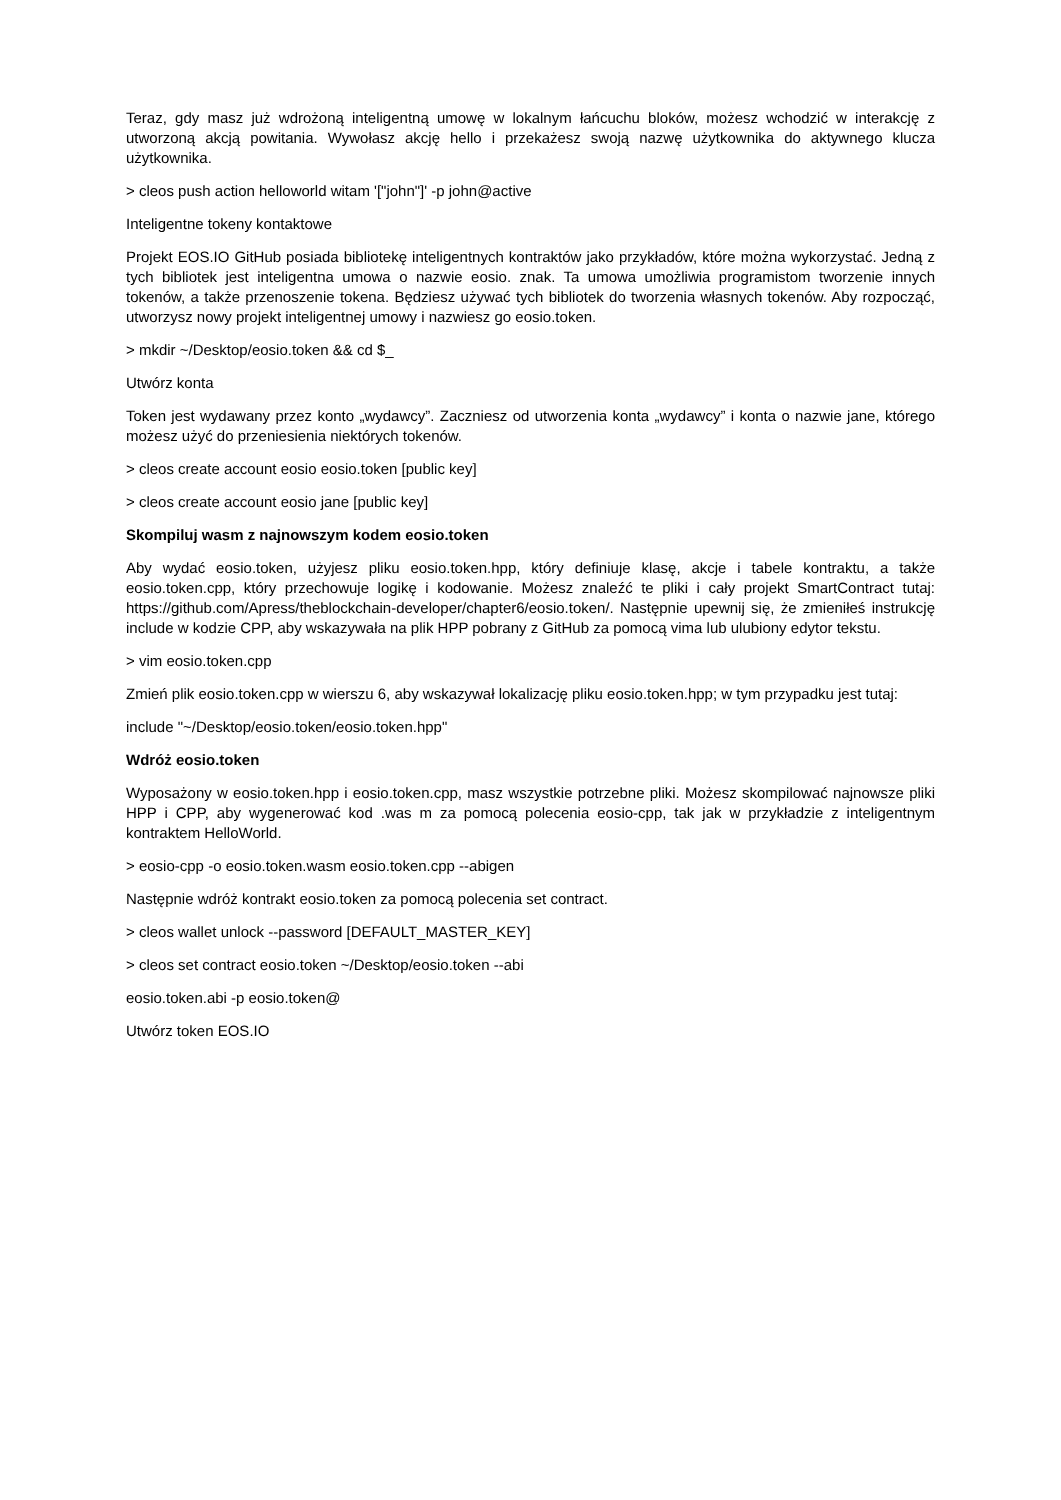Teraz, gdy masz już wdrożoną inteligentną umowę w lokalnym łańcuchu bloków, możesz wchodzić w interakcję z utworzoną akcją powitania. Wywołasz akcję hello i przekażesz swoją nazwę użytkownika do aktywnego klucza użytkownika.
> cleos push action helloworld witam '["john"]' -p john@active
Inteligentne tokeny kontaktowe
Projekt EOS.IO GitHub posiada bibliotekę inteligentnych kontraktów jako przykładów, które można wykorzystać. Jedną z tych bibliotek jest inteligentna umowa o nazwie eosio. znak. Ta umowa umożliwia programistom tworzenie innych tokenów, a także przenoszenie tokena. Będziesz używać tych bibliotek do tworzenia własnych tokenów. Aby rozpocząć, utworzysz nowy projekt inteligentnej umowy i nazwiesz go eosio.token.
> mkdir ~/Desktop/eosio.token && cd $_
Utwórz konta
Token jest wydawany przez konto „wydawcy”. Zaczniesz od utworzenia konta „wydawcy” i konta o nazwie jane, którego możesz użyć do przeniesienia niektórych tokenów.
> cleos create account eosio eosio.token [public key]
> cleos create account eosio jane [public key]
Skompiluj wasm z najnowszym kodem eosio.token
Aby wydać eosio.token, użyjesz pliku eosio.token.hpp, który definiuje klasę, akcje i tabele kontraktu, a także eosio.token.cpp, który przechowuje logikę i kodowanie. Możesz znaleźć te pliki i cały projekt SmartContract tutaj: https://github.com/Apress/theblockchain-developer/chapter6/eosio.token/. Następnie upewnij się, że zmieniłeś instrukcję include w kodzie CPP, aby wskazywała na plik HPP pobrany z GitHub za pomocą vima lub ulubiony edytor tekstu.
> vim eosio.token.cpp
Zmień plik eosio.token.cpp w wierszu 6, aby wskazywał lokalizację pliku eosio.token.hpp; w tym przypadku jest tutaj:
include "~/Desktop/eosio.token/eosio.token.hpp"
Wdróż eosio.token
Wyposażony w eosio.token.hpp i eosio.token.cpp, masz wszystkie potrzebne pliki. Możesz skompilować najnowsze pliki HPP i CPP, aby wygenerować kod .was m za pomocą polecenia eosio-cpp, tak jak w przykładzie z inteligentnym kontraktem HelloWorld.
> eosio-cpp -o eosio.token.wasm eosio.token.cpp --abigen
Następnie wdróż kontrakt eosio.token za pomocą polecenia set contract.
> cleos wallet unlock --password [DEFAULT_MASTER_KEY]
> cleos set contract eosio.token ~/Desktop/eosio.token --abi
eosio.token.abi -p eosio.token@
Utwórz token EOS.IO